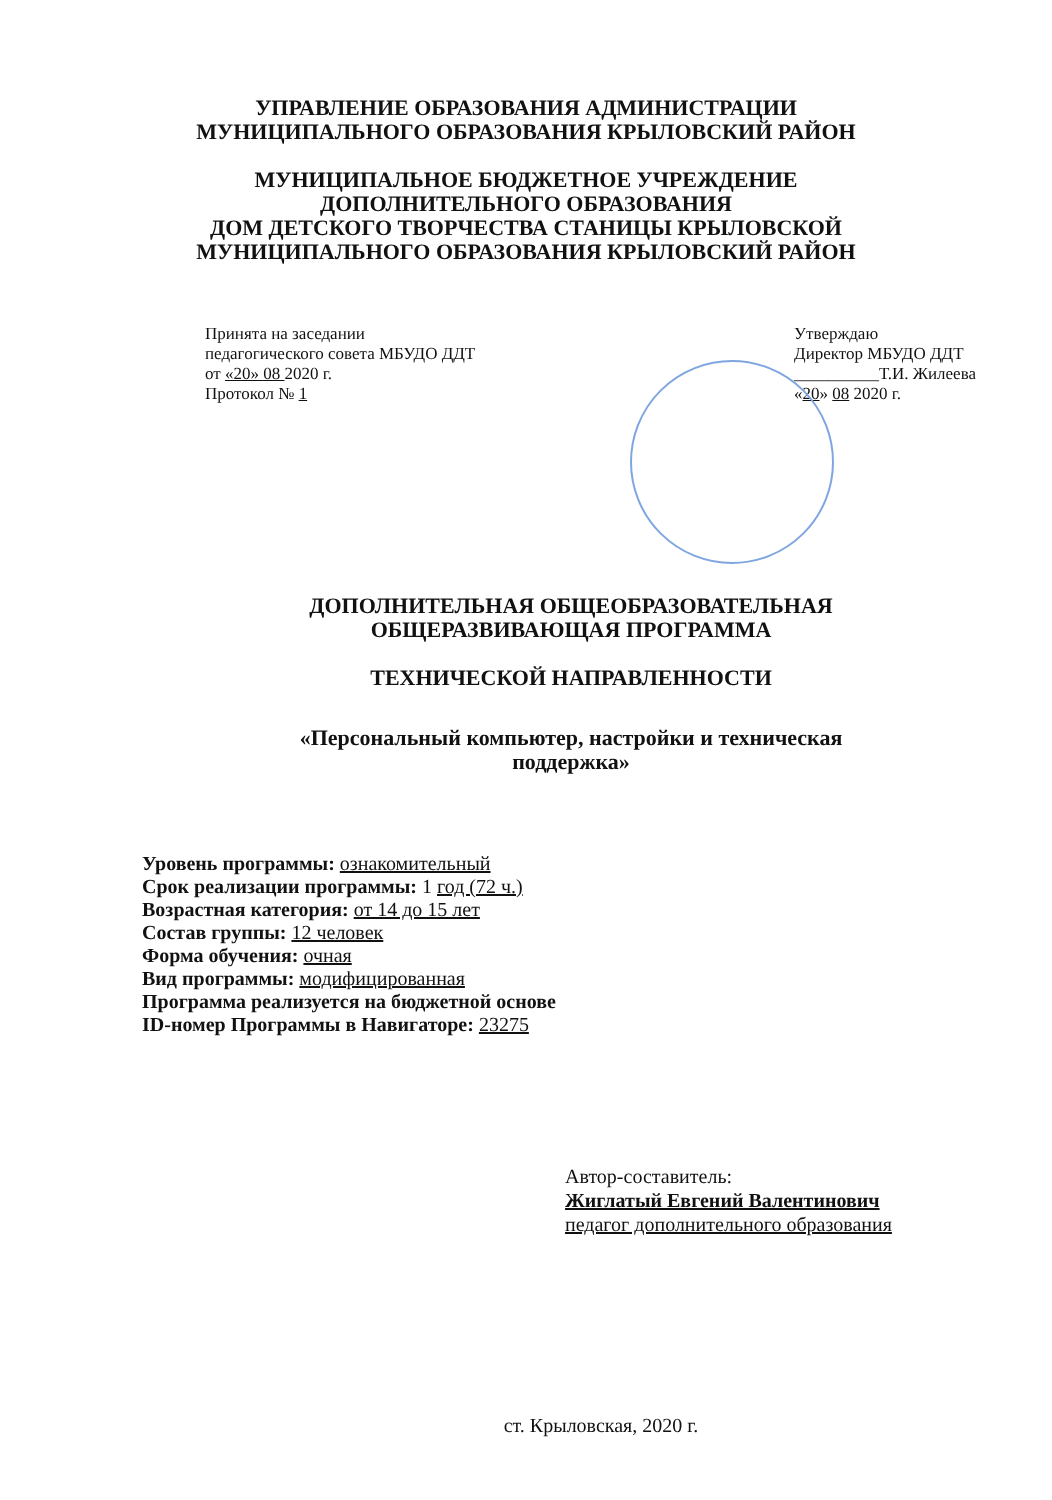УПРАВЛЕНИЕ ОБРАЗОВАНИЯ АДМИНИСТРАЦИИ
МУНИЦИПАЛЬНОГО ОБРАЗОВАНИЯ КРЫЛОВСКИЙ РАЙОН
МУНИЦИПАЛЬНОЕ БЮДЖЕТНОЕ УЧРЕЖДЕНИЕ
ДОПОЛНИТЕЛЬНОГО ОБРАЗОВАНИЯ
ДОМ ДЕТСКОГО ТВОРЧЕСТВА СТАНИЦЫ КРЫЛОВСКОЙ
МУНИЦИПАЛЬНОГО ОБРАЗОВАНИЯ КРЫЛОВСКИЙ РАЙОН
Принята на заседании
педагогического совета МБУДО ДДТ
от «20» 08 2020 г.
Протокол № 1
Утверждаю
Директор МБУДО ДДТ
__________Т.И. Жилеева
«20» 08 2020 г.
ДОПОЛНИТЕЛЬНАЯ ОБЩЕОБРАЗОВАТЕЛЬНАЯ
ОБЩЕРАЗВИВАЮЩАЯ ПРОГРАММА
ТЕХНИЧЕСКОЙ НАПРАВЛЕННОСТИ
«Персональный компьютер, настройки и техническая
поддержка»
Уровень программы: ознакомительный
Срок реализации программы: 1 год (72 ч.)
Возрастная категория: от 14 до 15 лет
Состав группы: 12 человек
Форма обучения: очная
Вид программы: модифицированная
Программа реализуется на бюджетной основе
ID-номер Программы в Навигаторе: 23275
Автор-составитель:
Жиглатый Евгений Валентинович
педагог дополнительного образования
ст. Крыловская, 2020 г.